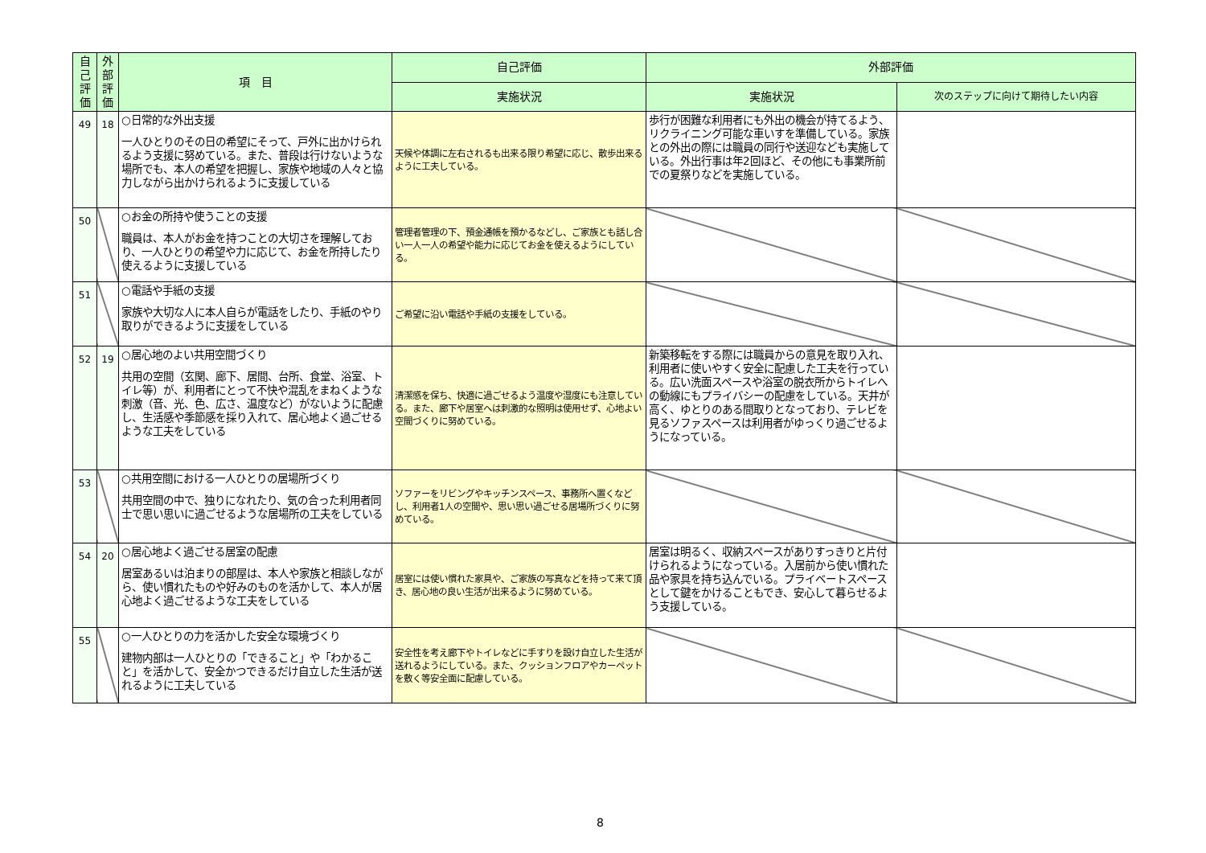| 自己評価 | 外部評価 | 項 目 | 自己評価 | 外部評価 | |
| --- | --- | --- | --- | --- | --- |
| | | | 実施状況 | 実施状況 | 次のステップに向けて期待したい内容 |
| 49 | 18 | ○日常的な外出支援 一人ひとりのその日の希望にそって、戸外に出かけられるよう支援に努めている。また、普段は行けないような場所でも、本人の希望を把握し、家族や地域の人々と協力しながら出かけられるように支援している | 天候や体調に左右されるも出来る限り希望に応じ、散歩出来るように工夫している。 | 歩行が困難な利用者にも外出の機会が持てるよう、リクライニング可能な車いすを準備している。家族との外出の際には職員の同行や送迎なども実施している。外出行事は年2回ほど、その他にも事業所前での夏祭りなどを実施している。 | |
| 50 | | ○お金の所持や使うことの支援 職員は、本人がお金を持つことの大切さを理解しており、一人ひとりの希望や力に応じて、お金を所持したり使えるように支援している | 管理者管理の下、預金通帳を預かるなどし、ご家族とも話し合い一人一人の希望や能力に応じてお金を使えるようにしている。 | | |
| 51 | | ○電話や手紙の支援 家族や大切な人に本人自らが電話をしたり、手紙のやり取りができるように支援をしている | ご希望に沿い電話や手紙の支援をしている。 | | |
| 52 | 19 | ○居心地のよい共用空間づくり 共用の空間（玄関、廊下、居間、台所、食堂、浴室、トイレ等）が、利用者にとって不快や混乱をまねくような刺激（音、光、色、広さ、温度など）がないように配慮し、生活感や季節感を採り入れて、居心地よく過ごせるような工夫をしている | 清潔感を保ち、快適に過ごせるよう温度や湿度にも注意している。また、廊下や居室へは刺激的な照明は使用せず、心地よい空間づくりに努めている。 | 新築移転をする際には職員からの意見を取り入れ、利用者に使いやすく安全に配慮した工夫を行っている。広い洗面スペースや浴室の脱衣所からトイレへの動線にもプライバシーの配慮をしている。天井が高く、ゆとりのある間取りとなっており、テレビを見るソファスペースは利用者がゆっくり過ごせるようになっている。 | |
| 53 | | ○共用空間における一人ひとりの居場所づくり 共用空間の中で、独りになれたり、気の合った利用者同士で思い思いに過ごせるような居場所の工夫をしている | ソファーをリビングやキッチンスペース、事務所へ置くなどし、利用者1人の空間や、思い思い過ごせる居場所づくりに努めている。 | | |
| 54 | 20 | ○居心地よく過ごせる居室の配慮 居室あるいは泊まりの部屋は、本人や家族と相談しながら、使い慣れたものや好みのものを活かして、本人が居心地よく過ごせるような工夫をしている | 居室には使い慣れた家具や、ご家族の写真などを持って来て頂き、居心地の良い生活が出来るように努めている。 | 居室は明るく、収納スペースがありすっきりと片付けられるようになっている。入居前から使い慣れた品や家具を持ち込んでいる。プライベートスペースとして鍵をかけることもでき、安心して暮らせるよう支援している。 | |
| 55 | | ○一人ひとりの力を活かした安全な環境づくり 建物内部は一人ひとりの「できること」や「わかること」を活かして、安全かつできるだけ自立した生活が送れるように工夫している | 安全性を考え廊下やトイレなどに手すりを設け自立した生活が送れるようにしている。また、クッションフロアやカーペットを敷く等安全面に配慮している。 | | |
8